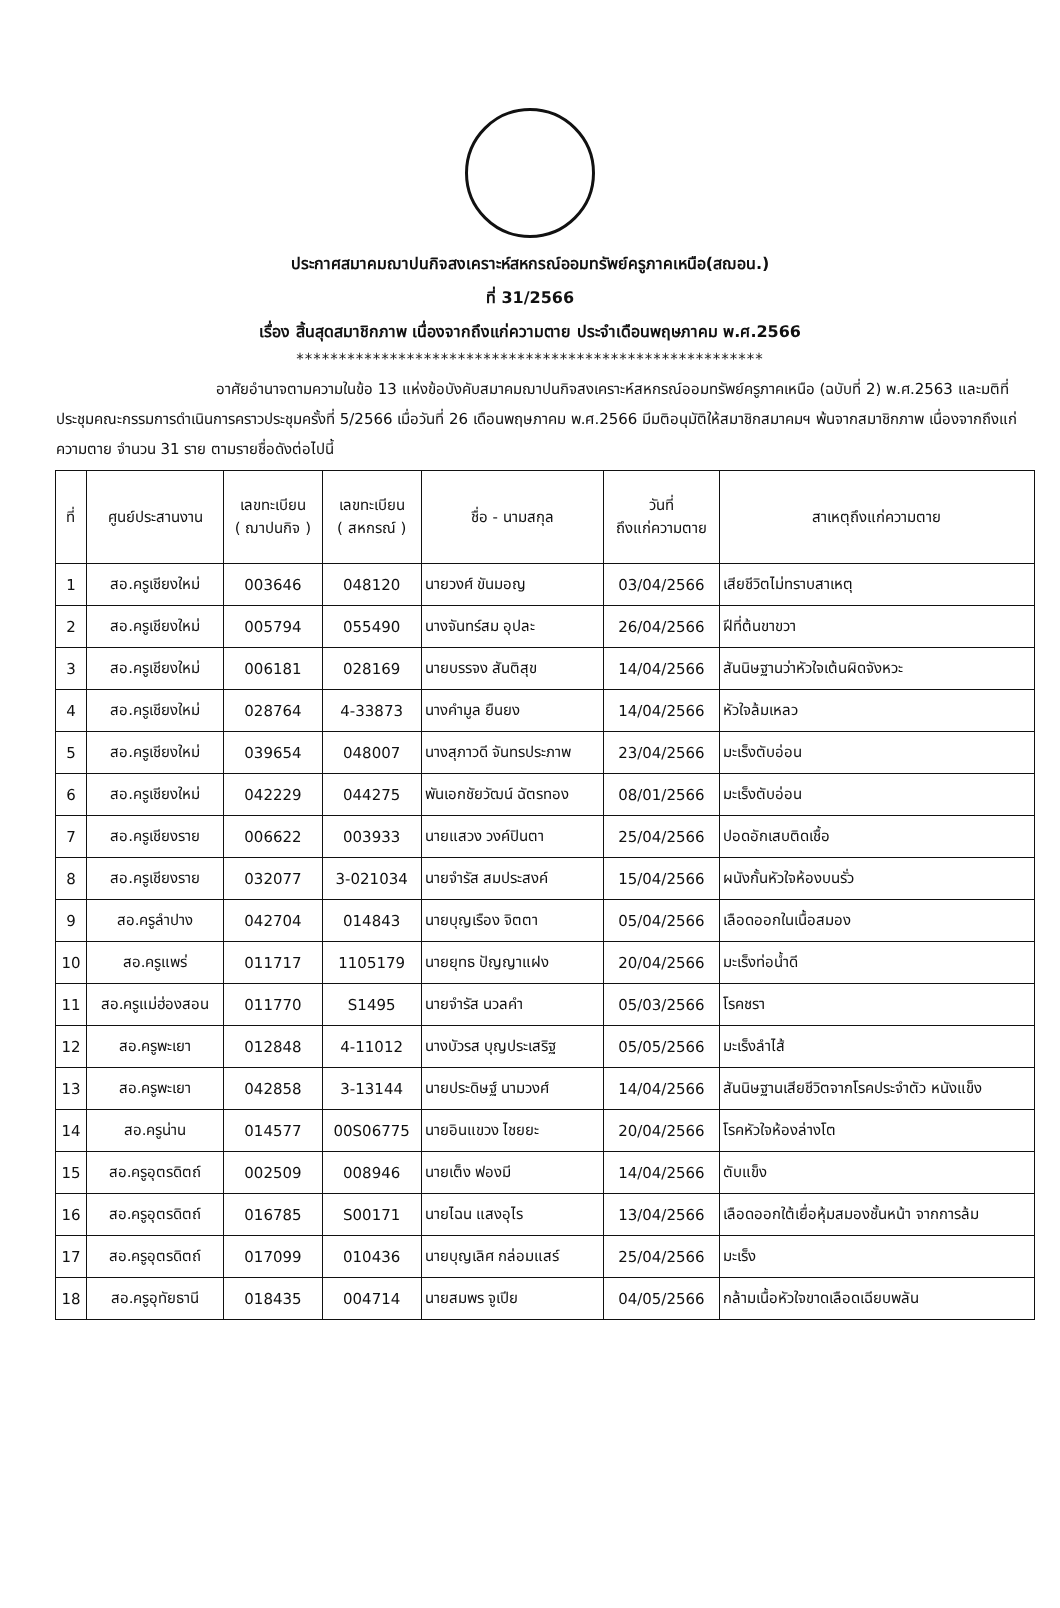ประกาศสมาคมฌาปนกิจสงเคราะห์สหกรณ์ออมทรัพย์ครูภาคเหนือ(สฌอน.)
ที่ 31/2566
เรื่อง สิ้นสุดสมาชิกภาพ เนื่องจากถึงแก่ความตาย ประจำเดือนพฤษภาคม พ.ศ.2566
*******************************************************
อาศัยอำนาจตามความในข้อ 13 แห่งข้อบังคับสมาคมฌาปนกิจสงเคราะห์สหกรณ์ออมทรัพย์ครูภาคเหนือ (ฉบับที่ 2) พ.ศ.2563 และมติที่ประชุมคณะกรรมการดำเนินการคราวประชุมครั้งที่ 5/2566 เมื่อวันที่ 26 เดือนพฤษภาคม พ.ศ.2566 มีมติอนุมัติให้สมาชิกสมาคมฯ พ้นจากสมาชิกภาพ เนื่องจากถึงแก่ความตาย จำนวน 31 ราย ตามรายชื่อดังต่อไปนี้
| ที่ | ศูนย์ประสานงาน | เลขทะเบียน ( ฌาปนกิจ ) | เลขทะเบียน ( สหกรณ์ ) | ชื่อ - นามสกุล | วันที่ ถึงแก่ความตาย | สาเหตุถึงแก่ความตาย |
| --- | --- | --- | --- | --- | --- | --- |
| 1 | สอ.ครูเชียงใหม่ | 003646 | 048120 | นายวงศ์ ขันมอญ | 03/04/2566 | เสียชีวิตไม่ทราบสาเหตุ |
| 2 | สอ.ครูเชียงใหม่ | 005794 | 055490 | นางจันทร์สม อุปละ | 26/04/2566 | ฝีที่ต้นขาขวา |
| 3 | สอ.ครูเชียงใหม่ | 006181 | 028169 | นายบรรจง สันติสุข | 14/04/2566 | สันนิษฐานว่าหัวใจเต้นผิดจังหวะ |
| 4 | สอ.ครูเชียงใหม่ | 028764 | 4-33873 | นางคำมูล ยืนยง | 14/04/2566 | หัวใจล้มเหลว |
| 5 | สอ.ครูเชียงใหม่ | 039654 | 048007 | นางสุภาวดี จันทรประภาพ | 23/04/2566 | มะเร็งตับอ่อน |
| 6 | สอ.ครูเชียงใหม่ | 042229 | 044275 | พันเอกชัยวัฒน์ ฉัตรทอง | 08/01/2566 | มะเร็งตับอ่อน |
| 7 | สอ.ครูเชียงราย | 006622 | 003933 | นายแสวง วงค์ปินตา | 25/04/2566 | ปอดอักเสบติดเชื้อ |
| 8 | สอ.ครูเชียงราย | 032077 | 3-021034 | นายจำรัส สมประสงค์ | 15/04/2566 | ผนังกั้นหัวใจห้องบนรั่ว |
| 9 | สอ.ครูลำปาง | 042704 | 014843 | นายบุญเรือง จิตตา | 05/04/2566 | เลือดออกในเนื้อสมอง |
| 10 | สอ.ครูแพร่ | 011717 | 1105179 | นายยุทธ ปัญญาแฝง | 20/04/2566 | มะเร็งท่อน้ำดี |
| 11 | สอ.ครูแม่ฮ่องสอน | 011770 | S1495 | นายจำรัส นวลคำ | 05/03/2566 | โรคชรา |
| 12 | สอ.ครูพะเยา | 012848 | 4-11012 | นางบัวรส บุญประเสริฐ | 05/05/2566 | มะเร็งลำไส้ |
| 13 | สอ.ครูพะเยา | 042858 | 3-13144 | นายประดิษฐ์ นามวงศ์ | 14/04/2566 | สันนิษฐานเสียชีวิตจากโรคประจำตัว หนังแข็ง |
| 14 | สอ.ครูน่าน | 014577 | 00S06775 | นายอินแขวง ไชยยะ | 20/04/2566 | โรคหัวใจห้องล่างโต |
| 15 | สอ.ครูอุตรดิตถ์ | 002509 | 008946 | นายเต็ง ฟองมี | 14/04/2566 | ตับแข็ง |
| 16 | สอ.ครูอุตรดิตถ์ | 016785 | S00171 | นายไฉน แสงอุไร | 13/04/2566 | เลือดออกใต้เยื่อหุ้มสมองชั้นหน้า จากการล้ม |
| 17 | สอ.ครูอุตรดิตถ์ | 017099 | 010436 | นายบุญเลิศ กล่อมแสร์ | 25/04/2566 | มะเร็ง |
| 18 | สอ.ครูอุทัยธานี | 018435 | 004714 | นายสมพร จูเปีย | 04/05/2566 | กล้ามเนื้อหัวใจขาดเลือดเฉียบพลัน |